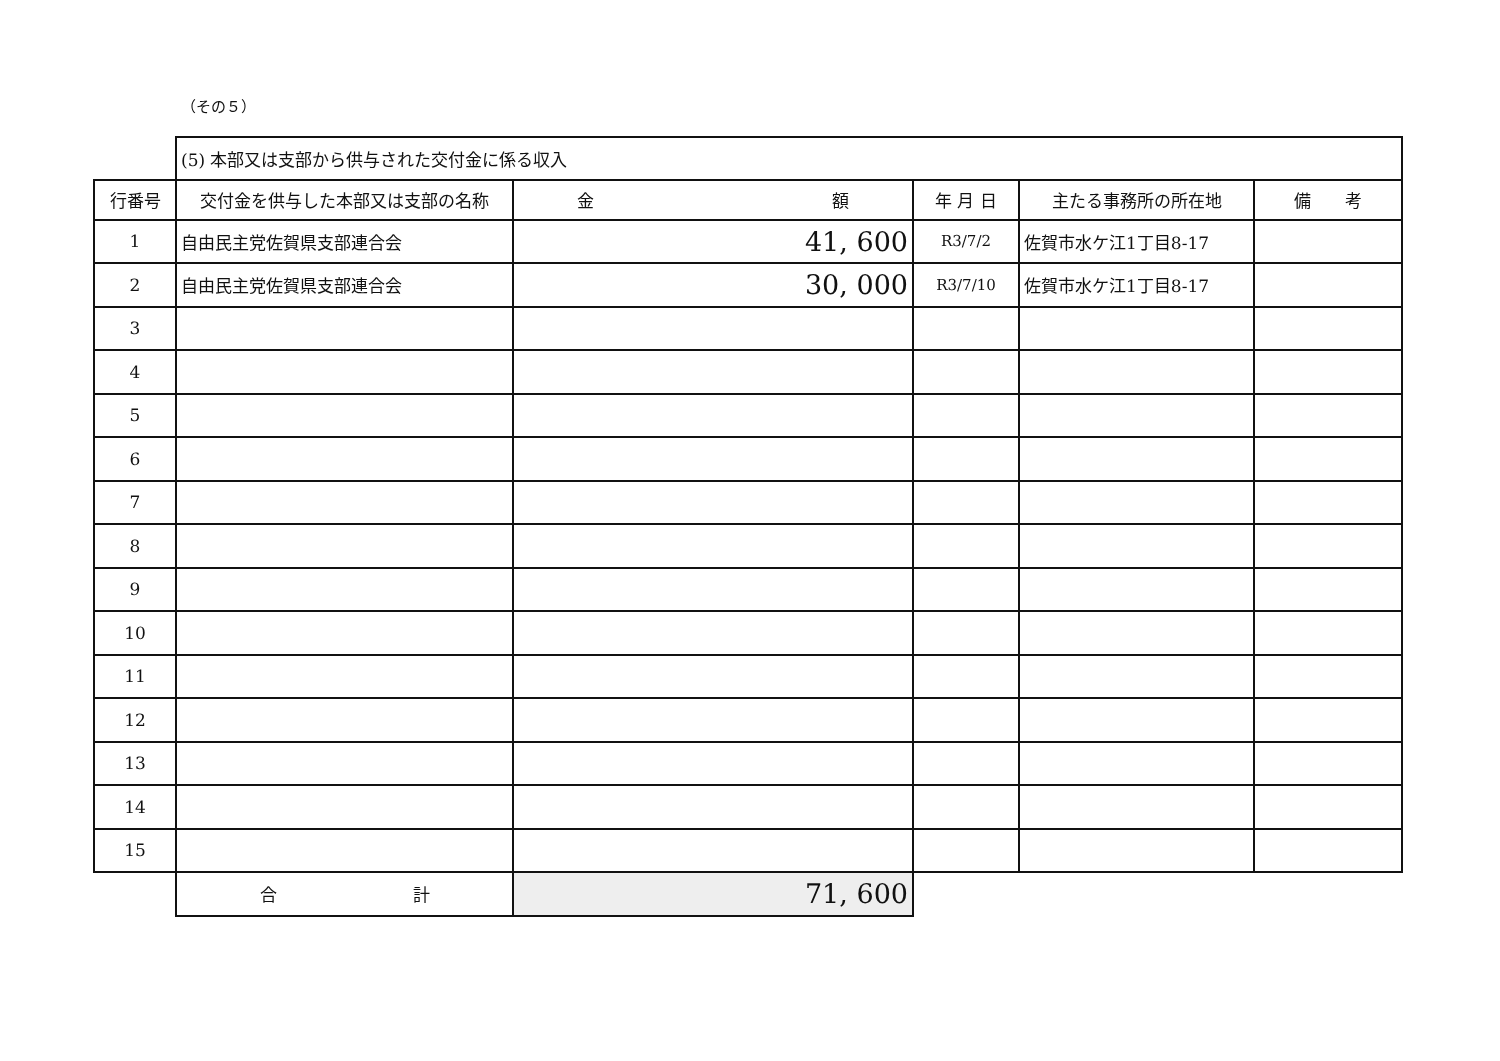（その５）
| | (5) 本部又は支部から供与された交付金に係る収入 | | | | |
| 行番号 | 交付金を供与した本部又は支部の名称 | 金 額 | 年 月 日 | 主たる事務所の所在地 | 備 考 |
| 1 | 自由民主党佐賀県支部連合会 | 41, 600 | R3/7/2 | 佐賀市水ケ江1丁目8-17 | |
| 2 | 自由民主党佐賀県支部連合会 | 30, 000 | R3/7/10 | 佐賀市水ケ江1丁目8-17 | |
| 3 | | | | | |
| 4 | | | | | |
| 5 | | | | | |
| 6 | | | | | |
| 7 | | | | | |
| 8 | | | | | |
| 9 | | | | | |
| 10 | | | | | |
| 11 | | | | | |
| 12 | | | | | |
| 13 | | | | | |
| 14 | | | | | |
| 15 | | | | | |
| | 合 計 | 71, 600 | | | |